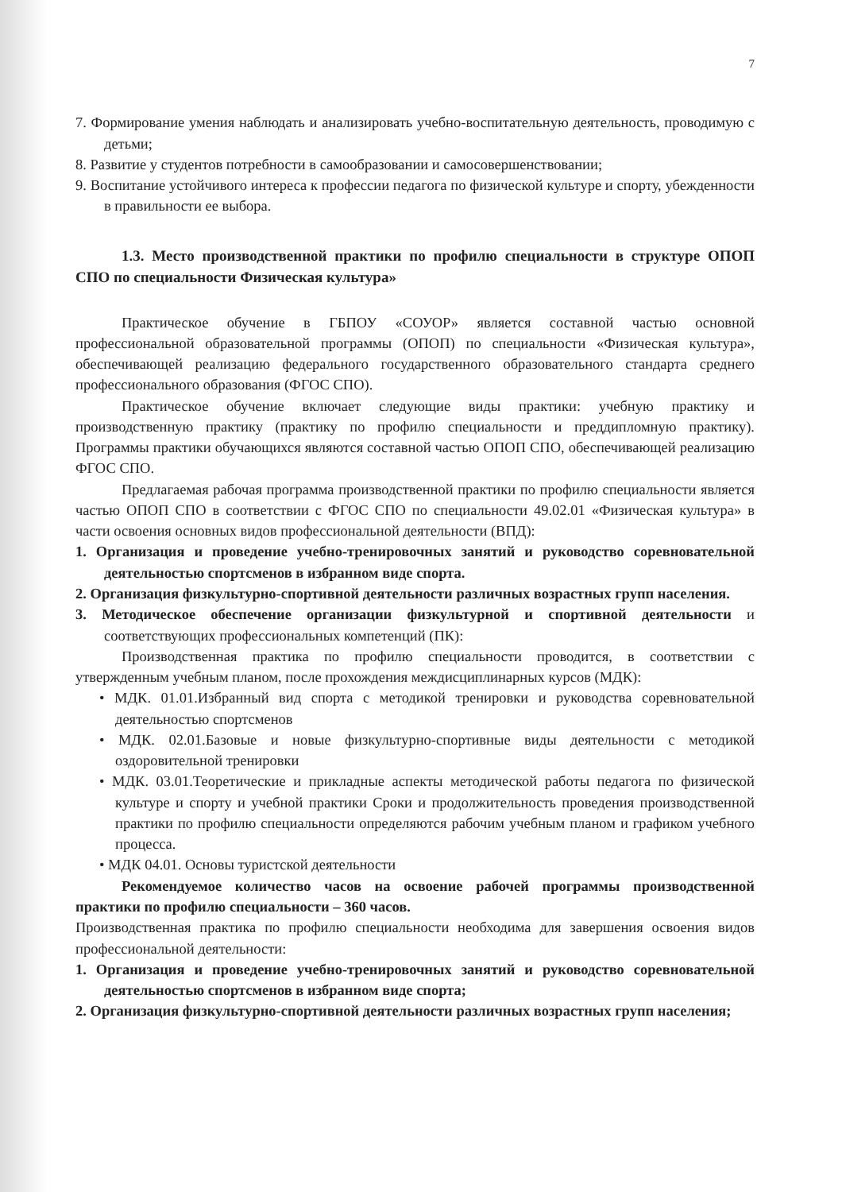7
7. Формирование умения наблюдать и анализировать учебно-воспитательную деятельность, проводимую с детьми;
8. Развитие у студентов потребности в самообразовании и самосовершенствовании;
9. Воспитание устойчивого интереса к профессии педагога по физической культуре и спорту, убежденности в правильности ее выбора.
1.3. Место производственной практики по профилю специальности в структуре ОПОП СПО по специальности Физическая культура»
Практическое обучение в ГБПОУ «СОУОР» является составной частью основной профессиональной образовательной программы (ОПОП) по специальности «Физическая культура», обеспечивающей реализацию федерального государственного образовательного стандарта среднего профессионального образования (ФГОС СПО).
Практическое обучение включает следующие виды практики: учебную практику и производственную практику (практику по профилю специальности и преддипломную практику). Программы практики обучающихся являются составной частью ОПОП СПО, обеспечивающей реализацию ФГОС СПО.
Предлагаемая рабочая программа производственной практики по профилю специальности является частью ОПОП СПО в соответствии с ФГОС СПО по специальности 49.02.01 «Физическая культура» в части освоения основных видов профессиональной деятельности (ВПД):
1. Организация и проведение учебно-тренировочных занятий и руководство соревновательной деятельностью спортсменов в избранном виде спорта.
2. Организация физкультурно-спортивной деятельности различных возрастных групп населения.
3. Методическое обеспечение организации физкультурной и спортивной деятельности и соответствующих профессиональных компетенций (ПК):
Производственная практика по профилю специальности проводится, в соответствии с утвержденным учебным планом, после прохождения междисциплинарных курсов (МДК):
• МДК. 01.01.Избранный вид спорта с методикой тренировки и руководства соревновательной деятельностью спортсменов
• МДК. 02.01.Базовые и новые физкультурно-спортивные виды деятельности с методикой оздоровительной тренировки
• МДК. 03.01.Теоретические и прикладные аспекты методической работы педагога по физической культуре и спорту и учебной практики Сроки и продолжительность проведения производственной практики по профилю специальности определяются рабочим учебным планом и графиком учебного процесса.
• МДК 04.01. Основы туристской деятельности
Рекомендуемое количество часов на освоение рабочей программы производственной практики по профилю специальности – 360 часов.
Производственная практика по профилю специальности необходима для завершения освоения видов профессиональной деятельности:
1. Организация и проведение учебно-тренировочных занятий и руководство соревновательной деятельностью спортсменов в избранном виде спорта;
2. Организация физкультурно-спортивной деятельности различных возрастных групп населения;